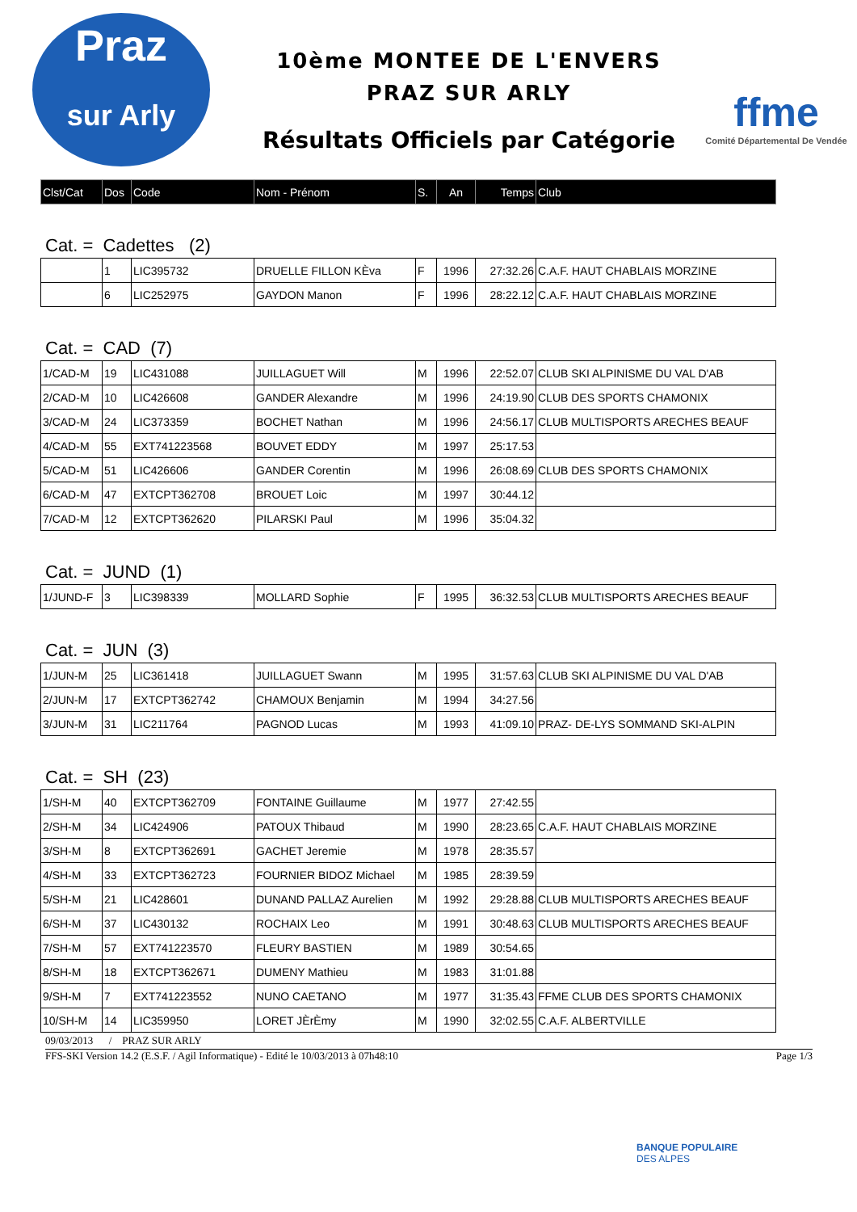Praz
sur Arly
10ème MONTEE DE L'ENVERS
PRAZ SUR ARLY
Résultats Officiels par Catégorie
ffme
Comité Départemental De Vendée
| Clst/Cat | Dos | Code | Nom - Prénom | S. | An | Temps | Club |
| --- | --- | --- | --- | --- | --- | --- | --- |
Cat. = Cadettes (2)
| | 1 | LIC395732 | DRUELLE FILLON KÈva | F | 1996 | 27:32.26 | C.A.F. HAUT CHABLAIS MORZINE |
| | 6 | LIC252975 | GAYDON Manon | F | 1996 | 28:22.12 | C.A.F. HAUT CHABLAIS MORZINE |
Cat. = CAD (7)
| 1/CAD-M | 19 | LIC431088 | JUILLAGUET Will | M | 1996 | 22:52.07 | CLUB SKI ALPINISME DU VAL D'AB |
| 2/CAD-M | 10 | LIC426608 | GANDER Alexandre | M | 1996 | 24:19.90 | CLUB DES SPORTS CHAMONIX |
| 3/CAD-M | 24 | LIC373359 | BOCHET Nathan | M | 1996 | 24:56.17 | CLUB MULTISPORTS ARECHES BEAUF |
| 4/CAD-M | 55 | EXT741223568 | BOUVET EDDY | M | 1997 | 25:17.53 | |
| 5/CAD-M | 51 | LIC426606 | GANDER Corentin | M | 1996 | 26:08.69 | CLUB DES SPORTS CHAMONIX |
| 6/CAD-M | 47 | EXTCPT362708 | BROUET Loic | M | 1997 | 30:44.12 | |
| 7/CAD-M | 12 | EXTCPT362620 | PILARSKI Paul | M | 1996 | 35:04.32 | |
Cat. = JUND (1)
| 1/JUND-F | 3 | LIC398339 | MOLLARD Sophie | F | 1995 | 36:32.53 | CLUB MULTISPORTS ARECHES BEAUF |
Cat. = JUN (3)
| 1/JUN-M | 25 | LIC361418 | JUILLAGUET Swann | M | 1995 | 31:57.63 | CLUB SKI ALPINISME DU VAL D'AB |
| 2/JUN-M | 17 | EXTCPT362742 | CHAMOUX Benjamin | M | 1994 | 34:27.56 | |
| 3/JUN-M | 31 | LIC211764 | PAGNOD Lucas | M | 1993 | 41:09.10 | PRAZ- DE-LYS SOMMAND SKI-ALPIN |
Cat. = SH (23)
| 1/SH-M | 40 | EXTCPT362709 | FONTAINE Guillaume | M | 1977 | 27:42.55 | |
| 2/SH-M | 34 | LIC424906 | PATOUX Thibaud | M | 1990 | 28:23.65 | C.A.F. HAUT CHABLAIS MORZINE |
| 3/SH-M | 8 | EXTCPT362691 | GACHET Jeremie | M | 1978 | 28:35.57 | |
| 4/SH-M | 33 | EXTCPT362723 | FOURNIER BIDOZ Michael | M | 1985 | 28:39.59 | |
| 5/SH-M | 21 | LIC428601 | DUNAND PALLAZ Aurelien | M | 1992 | 29:28.88 | CLUB MULTISPORTS ARECHES BEAUF |
| 6/SH-M | 37 | LIC430132 | ROCHAIX Leo | M | 1991 | 30:48.63 | CLUB MULTISPORTS ARECHES BEAUF |
| 7/SH-M | 57 | EXT741223570 | FLEURY BASTIEN | M | 1989 | 30:54.65 | |
| 8/SH-M | 18 | EXTCPT362671 | DUMENY Mathieu | M | 1983 | 31:01.88 | |
| 9/SH-M | 7 | EXT741223552 | NUNO CAETANO | M | 1977 | 31:35.43 | FFME CLUB DES SPORTS CHAMONIX |
| 10/SH-M | 14 | LIC359950 | LORET JÈrÈmy | M | 1990 | 32:02.55 | C.A.F. ALBERTVILLE |
09/03/2013 / PRAZ SUR ARLY
FFS-SKI Version 14.2 (E.S.F. / Agil Informatique) - Edité le 10/03/2013 à 07h48:10 Page 1/3
BANQUE POPULAIRE
DES ALPES